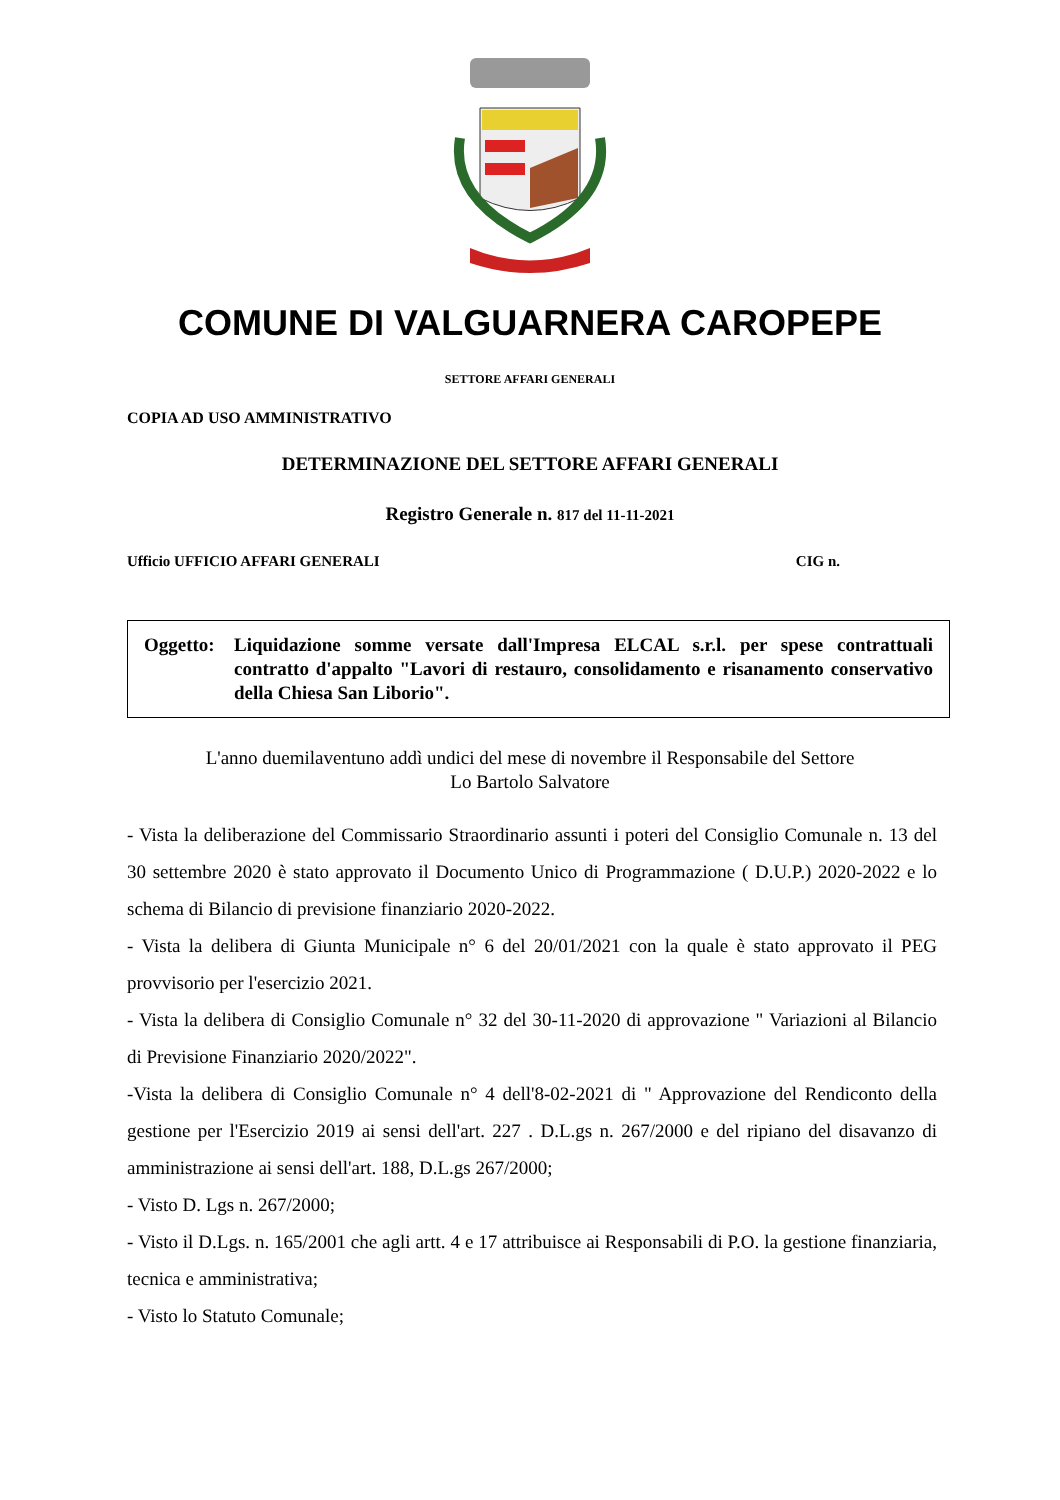COMUNE DI VALGUARNERA CAROPEPE
SETTORE AFFARI GENERALI
COPIA AD USO AMMINISTRATIVO
DETERMINAZIONE DEL SETTORE AFFARI GENERALI
Registro Generale n. 817 del 11-11-2021
Ufficio UFFICIO AFFARI GENERALI CIG n.
Oggetto:
Liquidazione somme versate dall'Impresa ELCAL s.r.l. per spese contrattuali contratto d'appalto "Lavori di restauro, consolidamento e risanamento conservativo della Chiesa San Liborio".
L'anno duemilaventuno addì undici del mese di novembre il Responsabile del Settore
Lo Bartolo Salvatore
- Vista la deliberazione del Commissario Straordinario assunti i poteri del Consiglio Comunale n. 13 del 30 settembre 2020 è stato approvato il Documento Unico di Programmazione ( D.U.P.) 2020-2022 e lo schema di Bilancio di previsione finanziario 2020-2022.
- Vista la delibera di Giunta Municipale n° 6 del 20/01/2021 con la quale è stato approvato il PEG provvisorio per l'esercizio 2021.
- Vista la delibera di Consiglio Comunale n° 32 del 30-11-2020 di approvazione " Variazioni al Bilancio di Previsione Finanziario 2020/2022".
-Vista la delibera di Consiglio Comunale n° 4 dell'8-02-2021 di " Approvazione del Rendiconto della gestione per l'Esercizio 2019 ai sensi dell'art. 227 . D.L.gs n. 267/2000 e del ripiano del disavanzo di amministrazione ai sensi dell'art. 188, D.L.gs 267/2000;
- Visto D. Lgs n. 267/2000;
- Visto il D.Lgs. n. 165/2001 che agli artt. 4 e 17 attribuisce ai Responsabili di P.O. la gestione finanziaria, tecnica e amministrativa;
- Visto lo Statuto Comunale;